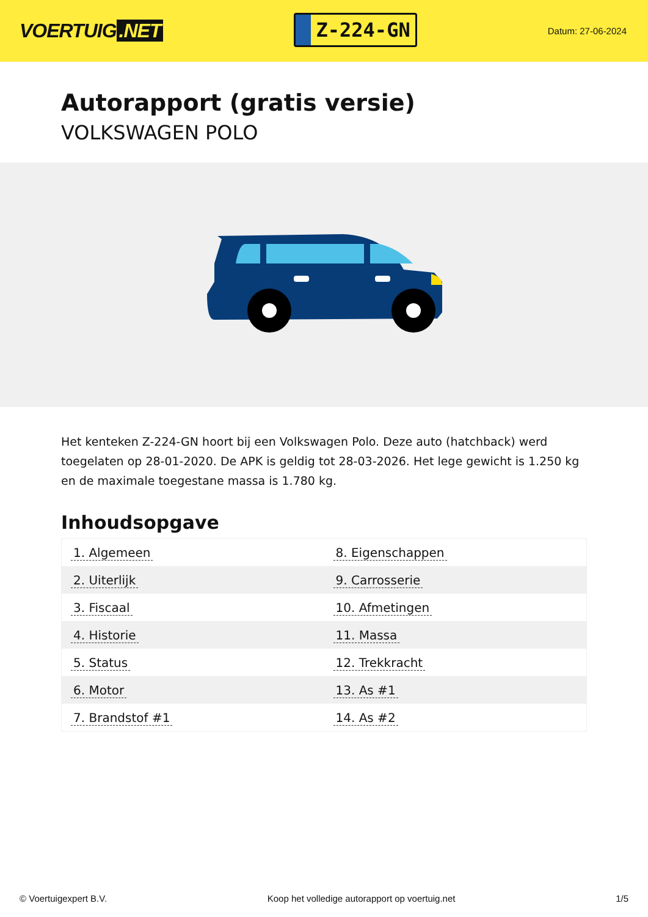VOERTUIG.NET
Z-224-GN
Datum: 27-06-2024
Autorapport (gratis versie)
VOLKSWAGEN POLO
Het kenteken Z-224-GN hoort bij een Volkswagen Polo. Deze auto (hatchback) werd toegelaten op 28-01-2020. De APK is geldig tot 28-03-2026. Het lege gewicht is 1.250 kg en de maximale toegestane massa is 1.780 kg.
Inhoudsopgave
| 1. Algemeen | 8. Eigenschappen |
| 2. Uiterlijk | 9. Carrosserie |
| 3. Fiscaal | 10. Afmetingen |
| 4. Historie | 11. Massa |
| 5. Status | 12. Trekkracht |
| 6. Motor | 13. As #1 |
| 7. Brandstof #1 | 14. As #2 |
© Voertuigexpert B.V. Koop het volledige autorapport op voertuig.net 1/5